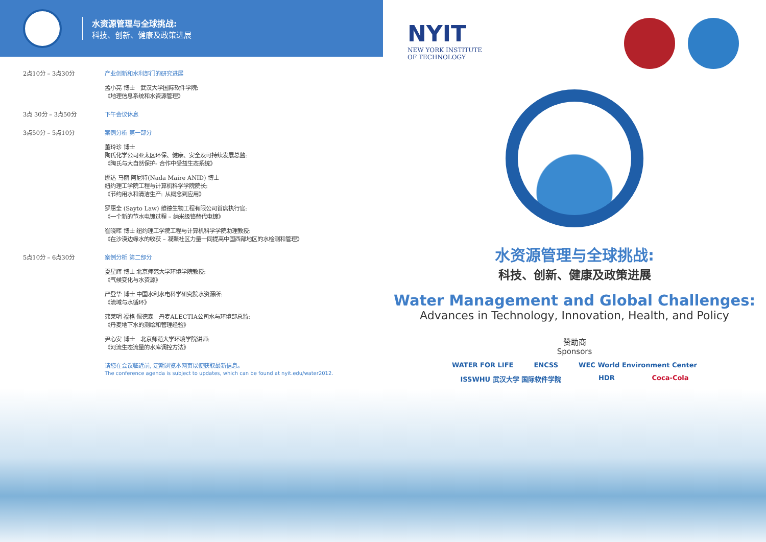水资源管理与全球挑战:
科技、创新、健康及政策进展
2点10分 – 3点30分 产业创新和水利部门的研究进展
孟小亮 博士　武汉大学国际软件学院:
《地理信息系统和水资源管理》
3点 30分 – 3点50分 下午会议休息
3点50分 – 5点10分 案例分析 第一部分
董玲珍 博士
陶氏化学公司亚太区环保、健康、安全及可持续发展总监:
《陶氏与大自然保护- 合作中受益生态系统》
娜达 马丽 阿尼特(Nada Maire ANID) 博士
纽约理工学院工程与计算机科学学院院长:
《节约用水和清洁生产: 从概念到应用》
罗惠全 (Sayto Law) 维德生物工程有限公司首席执行官:
《一个新的节水电镀过程 – 纳米级铬替代电镀》
崔晓晖 博士 纽约理工学院工程与计算机科学学院助理教授:
《在沙漠边缘水的收获 – 凝聚社区力量一同提高中国西部地区的水检测和管理》
5点10分 – 6点30分 案例分析 第二部分
夏星辉 博士 北京师范大学环境学院教授:
《气候变化与水资源》
严登华 博士 中国水利水电科学研究院水资源所:
《流域与水循环》
弗莱明 福格 佩德森　丹麦ALECTIA公司水与环境部总监:
《丹麦地下水的测绘和管理经验》
尹心安 博士　北京师范大学环境学院讲师:
《河流生态流量的水库调控方法》
请您在会议临近前, 定期浏览本网页以便获取最新信息。
The conference agenda is subject to updates, which can be found at nyit.edu/water2012.
NYIT
NEW YORK INSTITUTE
OF TECHNOLOGY
水资源管理与全球挑战:
科技、创新、健康及政策进展
Water Management and Global Challenges:
Advances in Technology, Innovation, Health, and Policy
赞助商
Sponsors
WATER FOR LIFE ENCSS WEC World Environment Center
ISSWHU 武汉大学 国际软件学院 HDR Coca-Cola